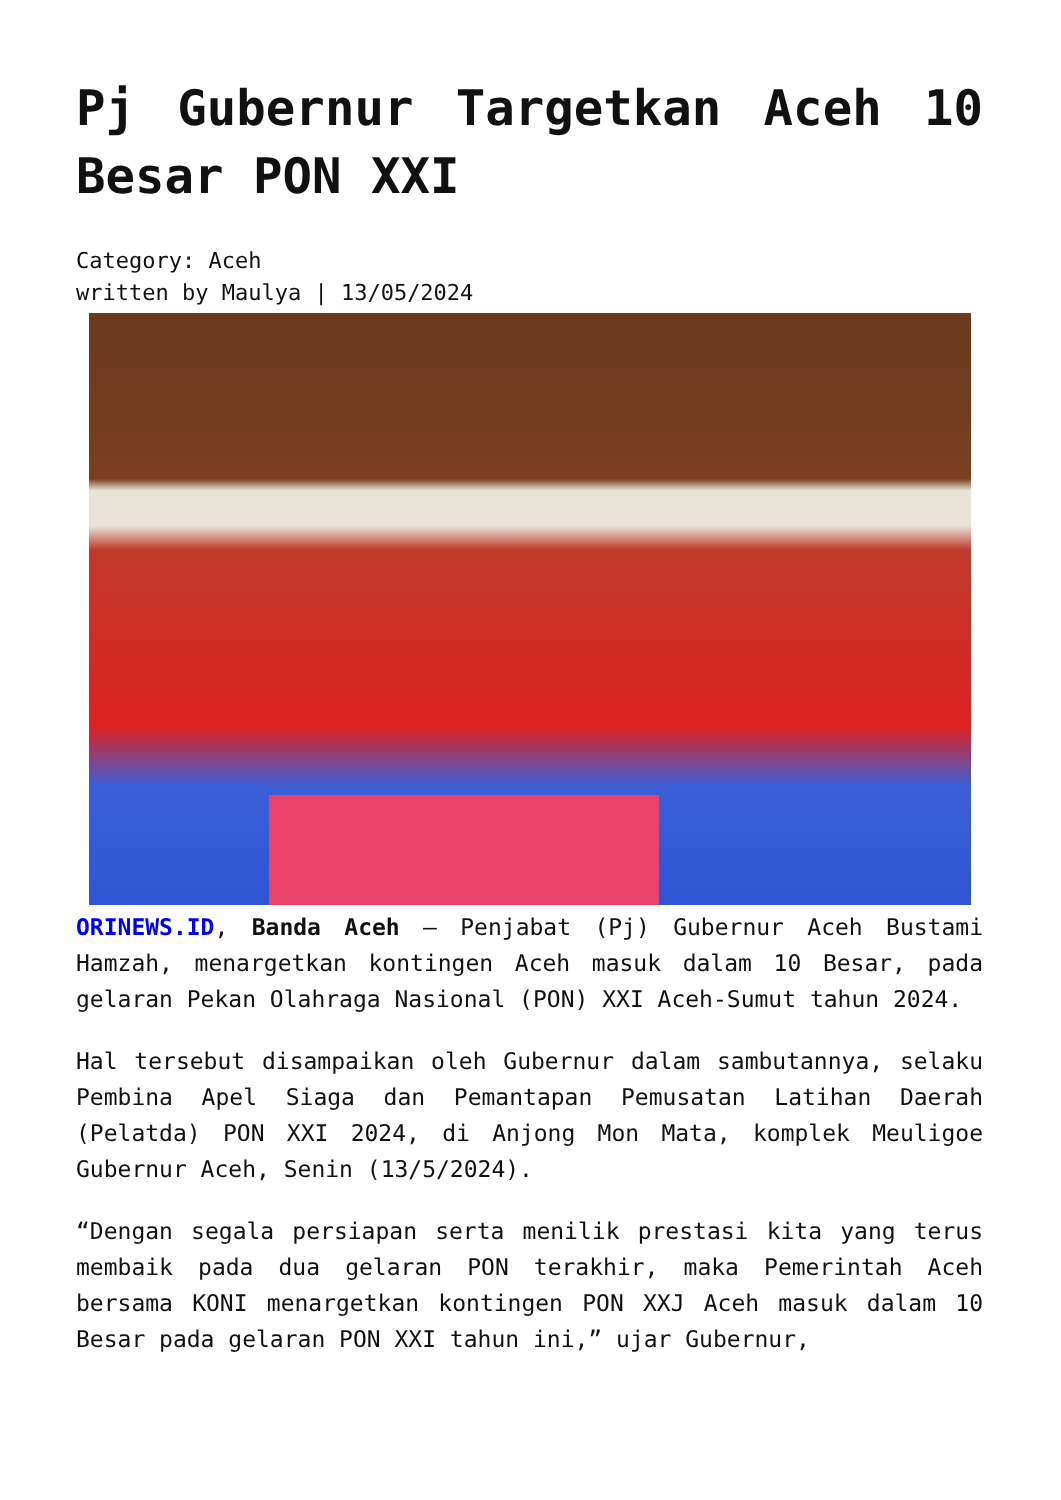Pj Gubernur Targetkan Aceh 10 Besar PON XXI
Category: Aceh
written by Maulya | 13/05/2024
ORINEWS.ID, Banda Aceh – Penjabat (Pj) Gubernur Aceh Bustami Hamzah, menargetkan kontingen Aceh masuk dalam 10 Besar, pada gelaran Pekan Olahraga Nasional (PON) XXI Aceh-Sumut tahun 2024.
Hal tersebut disampaikan oleh Gubernur dalam sambutannya, selaku Pembina Apel Siaga dan Pemantapan Pemusatan Latihan Daerah (Pelatda) PON XXI 2024, di Anjong Mon Mata, komplek Meuligoe Gubernur Aceh, Senin (13/5/2024).
“Dengan segala persiapan serta menilik prestasi kita yang terus membaik pada dua gelaran PON terakhir, maka Pemerintah Aceh bersama KONI menargetkan kontingen PON XXJ Aceh masuk dalam 10 Besar pada gelaran PON XXI tahun ini,” ujar Gubernur,